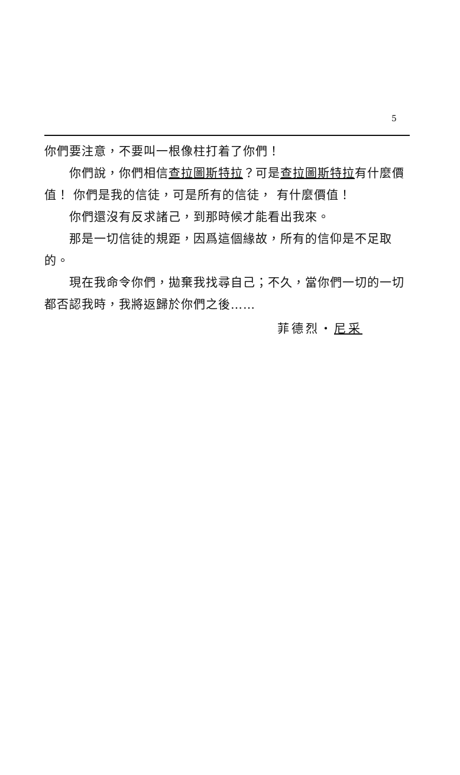5
你們要注意，不要叫一根像柱打着了你們！
你們說，你們相信查拉圖斯特拉？可是查拉圖斯特拉有什麼價值！ 你們是我的信徒，可是所有的信徒， 有什麼價值！
你們還沒有反求諸己，到那時候才能看出我來。
那是一切信徒的規距，因爲這個緣故，所有的信仰是不足取的。
現在我命令你們，拋棄我找尋自己；不久，當你們一切的一切都否認我時，我將返歸於你們之後……
菲德烈・尼采